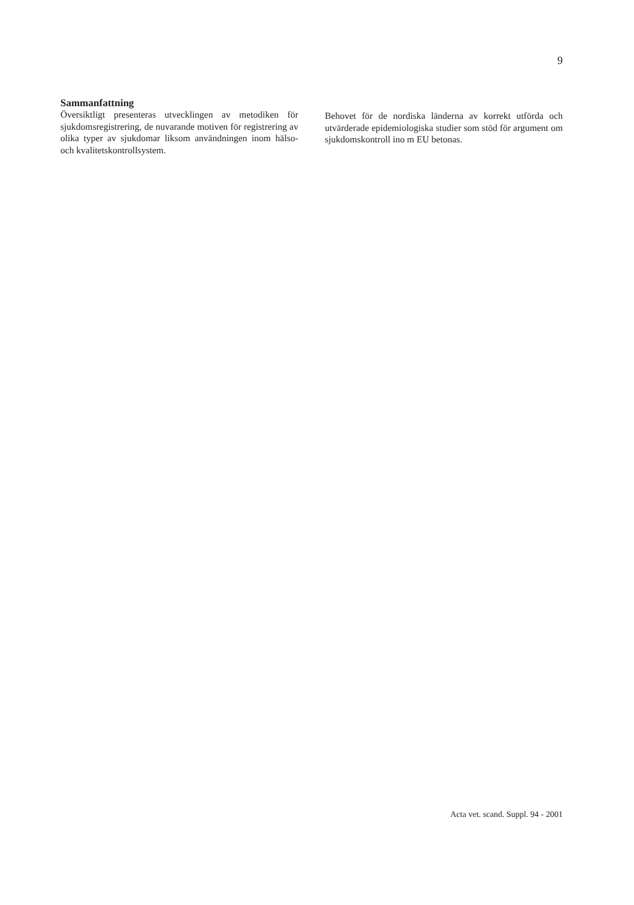9
Sammanfattning
Översiktligt presenteras utvecklingen av metodiken för sjukdomsregistrering, de nuvarande motiven för registrering av olika typer av sjukdomar liksom användningen inom hälso- och kvalitetskontrollsystem.
Behovet för de nordiska länderna av korrekt utförda och utvärderade epidemiologiska studier som stöd för argument om sjukdomskontroll ino m EU betonas.
Acta vet. scand. Suppl. 94 - 2001